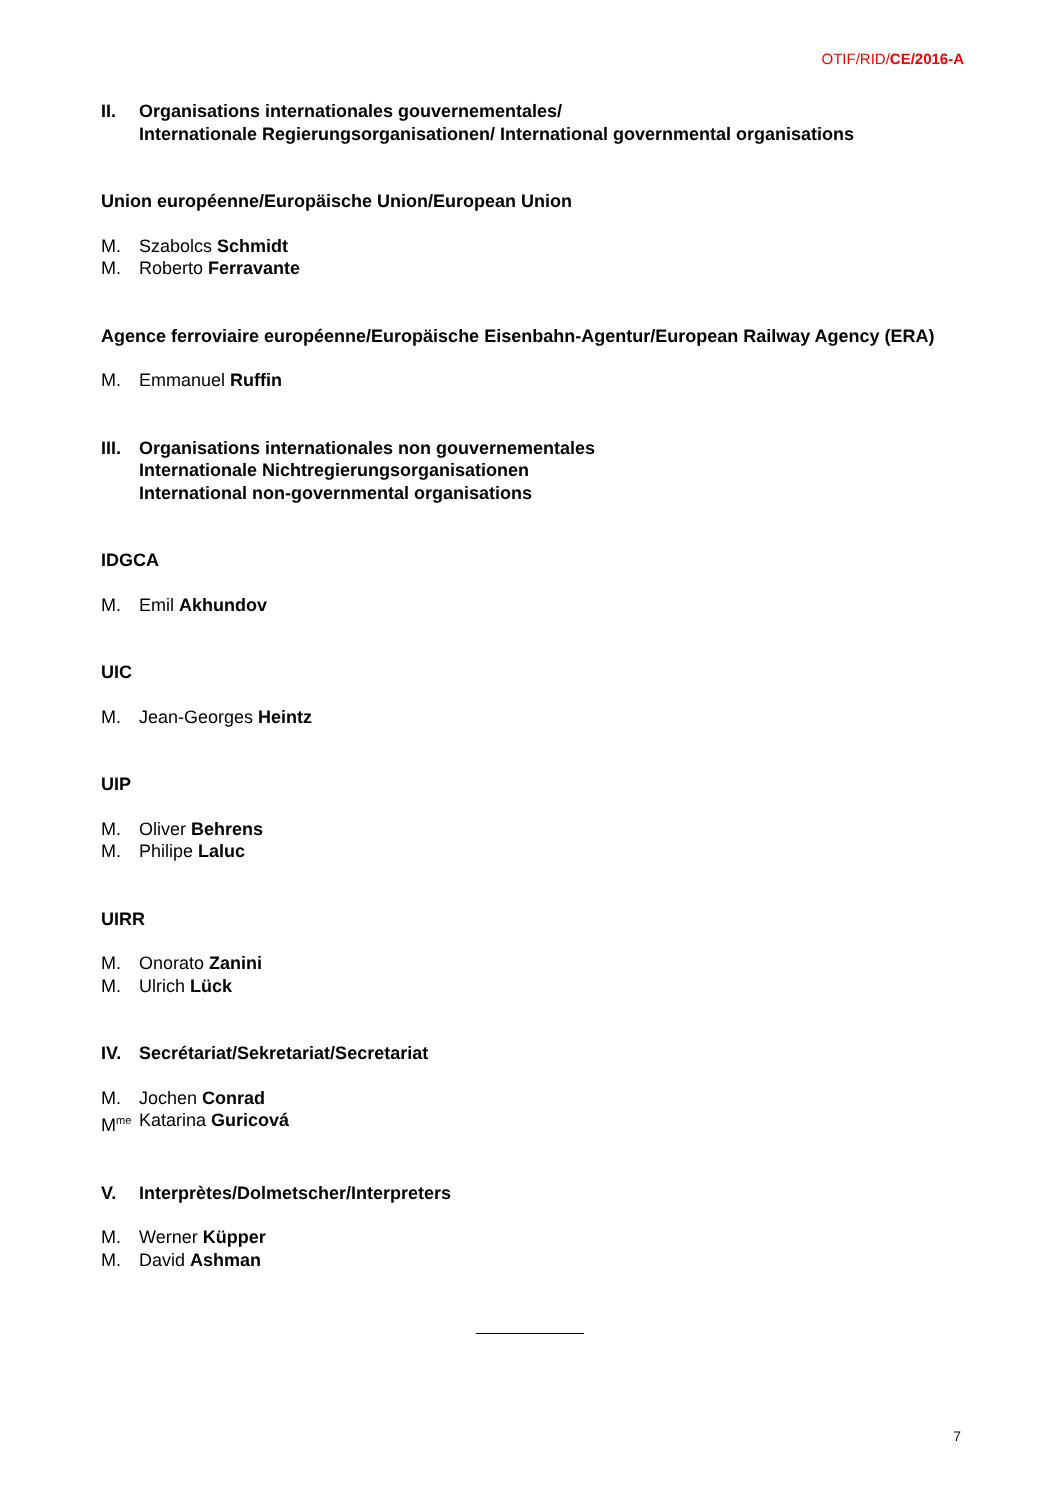OTIF/RID/CE/2016-A
II. Organisations internationales gouvernementales/
Internationale Regierungsorganisationen/ International governmental organisations
Union européenne/Europäische Union/European Union
M. Szabolcs Schmidt
M. Roberto Ferravante
Agence ferroviaire européenne/Europäische Eisenbahn-Agentur/European Railway Agency (ERA)
M. Emmanuel Ruffin
III. Organisations internationales non gouvernementales
Internationale Nichtregierungsorganisationen
International non-governmental organisations
IDGCA
M. Emil Akhundov
UIC
M. Jean-Georges Heintz
UIP
M. Oliver Behrens
M. Philipe Laluc
UIRR
M. Onorato Zanini
M. Ulrich Lück
IV. Secrétariat/Sekretariat/Secretariat
M. Jochen Conrad
M<sup>me</sup> Katarina Guricová
V. Interprètes/Dolmetscher/Interpreters
M. Werner Küpper
M. David Ashman
7